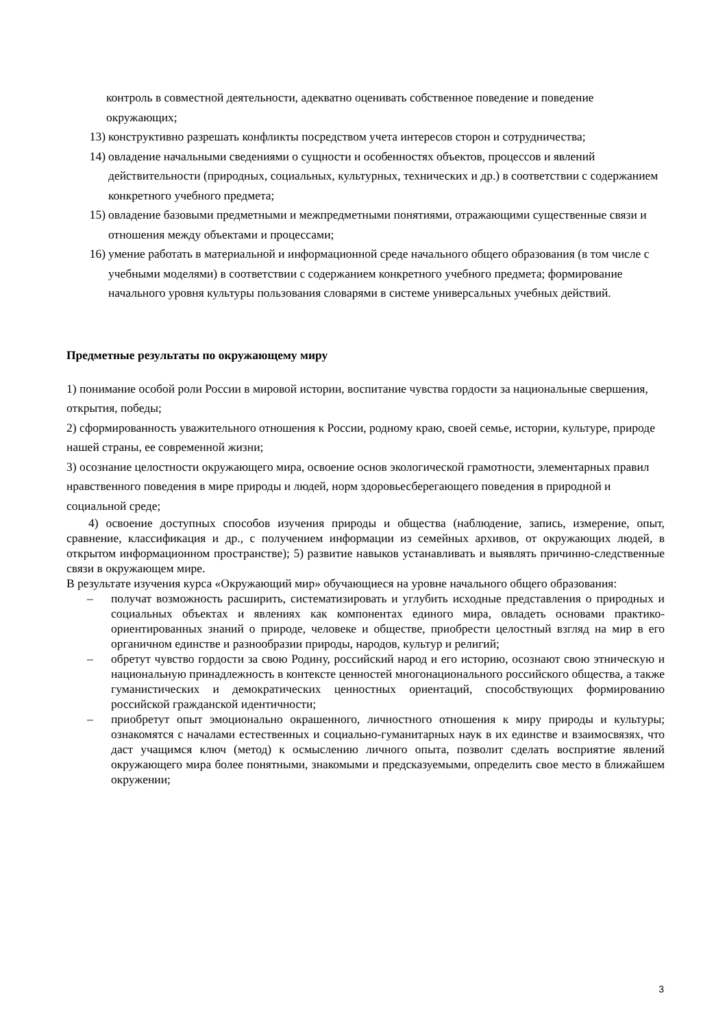контроль в совместной деятельности, адекватно оценивать собственное поведение и поведение окружающих;
13) конструктивно разрешать конфликты посредством учета интересов сторон и сотрудничества;
14) овладение начальными сведениями о сущности и особенностях объектов, процессов и явлений действительности (природных, социальных, культурных, технических и др.) в соответствии с содержанием конкретного учебного предмета;
15) овладение базовыми предметными и межпредметными понятиями, отражающими существенные связи и отношения между объектами и процессами;
16) умение работать в материальной и информационной среде начального общего образования (в том числе с учебными моделями) в соответствии с содержанием конкретного учебного предмета; формирование начального уровня культуры пользования словарями в системе универсальных учебных действий.
Предметные результаты по окружающему миру
1) понимание особой роли России в мировой истории, воспитание чувства гордости за национальные свершения, открытия, победы;
2) сформированность уважительного отношения к России, родному краю, своей семье, истории, культуре, природе нашей страны, ее современной жизни;
3) осознание целостности окружающего мира, освоение основ экологической грамотности, элементарных правил нравственного поведения в мире природы и людей, норм здоровьесберегающего поведения в природной и социальной среде;
4) освоение доступных способов изучения природы и общества (наблюдение, запись, измерение, опыт, сравнение, классификация и др., с получением информации из семейных архивов, от окружающих людей, в открытом информационном пространстве); 5) развитие навыков устанавливать и выявлять причинно-следственные связи в окружающем мире.
В результате изучения курса «Окружающий мир» обучающиеся на уровне начального общего образования:
– получат возможность расширить, систематизировать и углубить исходные представления о природных и социальных объектах и явлениях как компонентах единого мира, овладеть основами практико-ориентированных знаний о природе, человеке и обществе, приобрести целостный взгляд на мир в его органичном единстве и разнообразии природы, народов, культур и религий;
– обретут чувство гордости за свою Родину, российский народ и его историю, осознают свою этническую и национальную принадлежность в контексте ценностей многонационального российского общества, а также гуманистических и демократических ценностных ориентаций, способствующих формированию российской гражданской идентичности;
– приобретут опыт эмоционально окрашенного, личностного отношения к миру природы и культуры; ознакомятся с началами естественных и социально-гуманитарных наук в их единстве и взаимосвязях, что даст учащимся ключ (метод) к осмыслению личного опыта, позволит сделать восприятие явлений окружающего мира более понятными, знакомыми и предсказуемыми, определить свое место в ближайшем окружении;
3